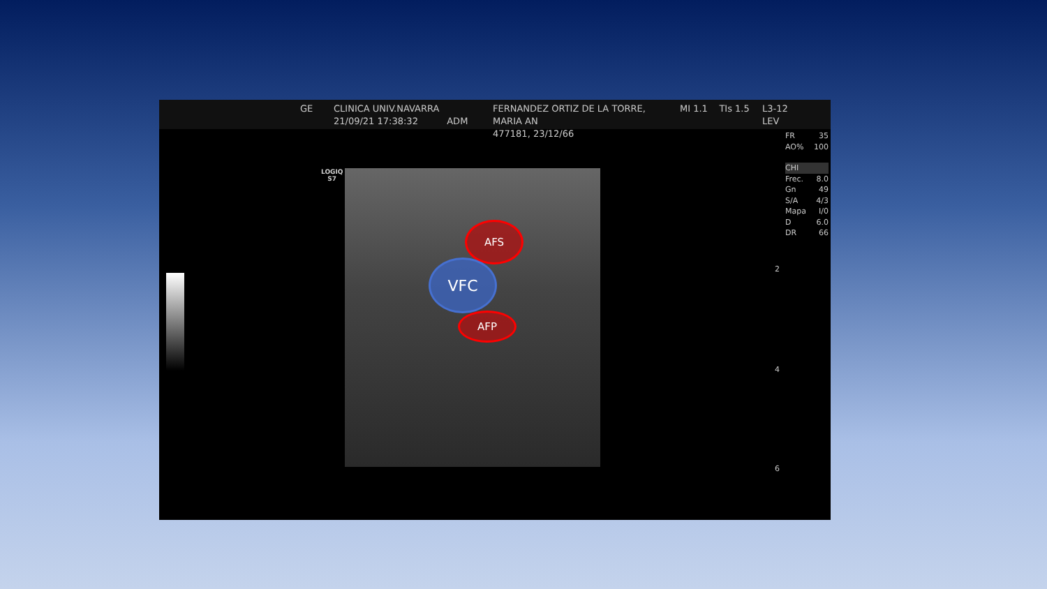GE CLINICA UNIV.NAVARRA
21/09/21 17:38:32 ADM
FERNANDEZ ORTIZ DE LA TORRE, MARIA AN
477181, 23/12/66
MI 1.1 TIs 1.5
L3-12
LEV
LOGIQ
S7
AFS
VFC
AFP
FR 35
AO% 100
CHI
Frec. 8.0
Gn 49
S/A 4/3
Mapa I/0
D 6.0
DR 66
2
4
6